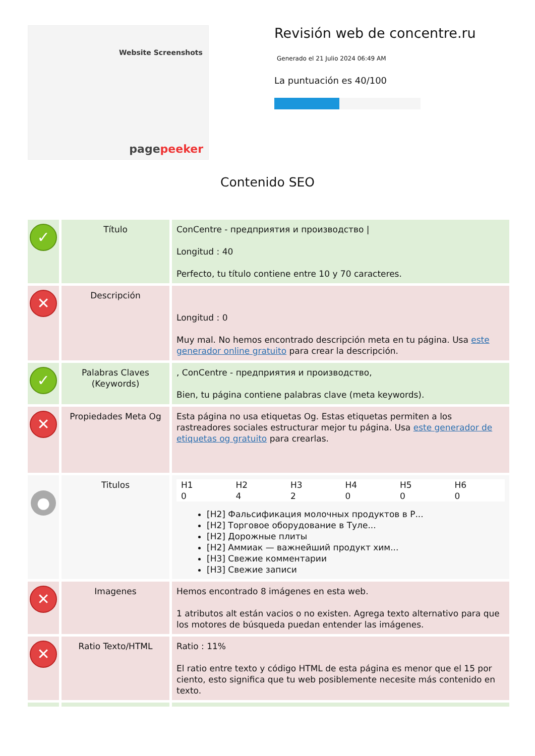Website Screenshots
pagepeeker
Revisión web de concentre.ru
Generado el 21 Julio 2024 06:49 AM
La puntuación es 40/100
Contenido SEO
| ✓ | Título | ConCentre - предприятия и производство / Longitud : 40 Perfecto, tu título contiene entre 10 y 70 caracteres. |
| ✕ | Descripción | Longitud : 0 Muy mal. No hemos encontrado descripción meta en tu página. Usa este generador online gratuito para crear la descripción. |
| ✓ | Palabras Claves (Keywords) | , ConCentre - предприятия и производство, Bien, tu página contiene palabras clave (meta keywords). |
| ✕ | Propiedades Meta Og | Esta página no usa etiquetas Og. Estas etiquetas permiten a los rastreadores sociales estructurar mejor tu página. Usa este generador de etiquetas og gratuito para crearlas. |
| ● | Titulos | / H1 / H2 / H3 / H4 / H5 / H6 / / 0 / 4 / 2 / 0 / 0 / 0 / [H2] Фальсификация молочных продуктов в Р... [H2] Торговое оборудование в Туле... [H2] Дорожные плиты [H2] Аммиак — важнейший продукт хим... [H3] Свежие комментарии [H3] Свежие записи |
| ✕ | Imagenes | Hemos encontrado 8 imágenes en esta web. 1 atributos alt están vacios o no existen. Agrega texto alternativo para que los motores de búsqueda puedan entender las imágenes. |
| ✕ | Ratio Texto/HTML | Ratio : 11% El ratio entre texto y código HTML de esta página es menor que el 15 por ciento, esto significa que tu web posiblemente necesite más contenido en texto. |